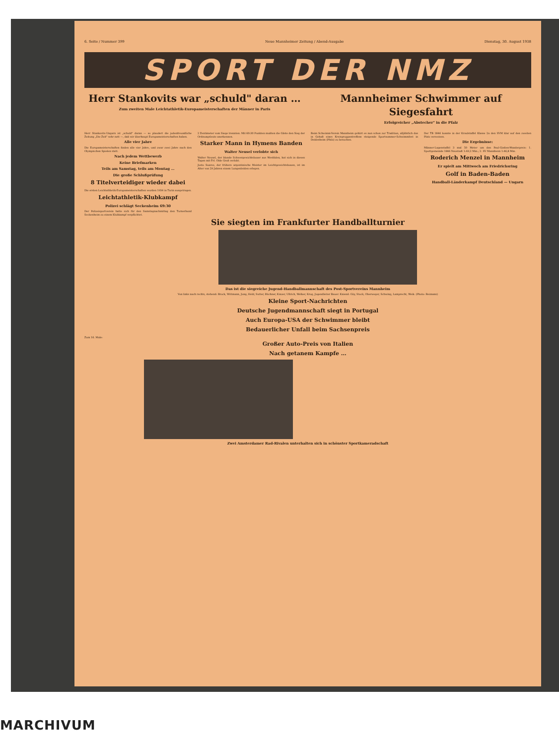6. Seite / Nummer 399 Neue Mannheimer Zeitung / Abend-Ausgabe Dienstag, 30. August 1938
SPORT DER NMZ
Herr Stankovits war „schuld" daran …
Zum zweiten Male Leichtathletik-Europameisterschaften der Männer in Paris
Mannheimer Schwimmer auf Siegesfahrt
Erfolgreicher „Abstecher" in die Pfalz
Herr Stankovits-Ungarn ist „schuld" daran — so plaudert die judenfreundliche Zeitung „Die Zeit" sehr nett —, daß wir überhaupt Europameisterschaften haben.
Alle vier Jahre
Die Europameisterschaften finden alle vier Jahre, und zwar zwei Jahre nach den Olympischen Spielen statt.
Nach jedem Wettbewerb
Keine Briefmarken
Teils am Samstag, teils am Montag …
Die große Schlußprüfung
8 Titelverteidiger wieder dabei
Die ersten Leichtathletik-Europameisterschaften wurden 1934 in Turin ausgetragen.
Leichtathletik-Klubkampf
Polizei schlägt Seckenheim 69:30
Der Polizeisportverein hatte sich für den Samstagnachmittag den Turnerbund Seckenheim zu einem Klubkampf verpflichtet.
2 Zentimeter vom Siege trennten. Mit 60:30 Punkten mußten die Gäste den Sieg der Ordnungsleute anerkennen.
Starker Mann in Hymens Banden
Walter Neusel verlobte sich
Walter Neusel, der blonde Schwergewichtsboxer aus Westfalen, hat sich in diesen Tagen mit Frl. Olde Groß verlobt.
Justo Suarez, der frühere argentinische Meister im Leichtgewichtsboxen, ist im Alter von 29 Jahren einem Lungenleiden erlegen.
Beim Schwimm-Verein Mannheim gehört es nun schon zur Tradition, alljährlich das in Gehalt eines Kreisgruppentreffens steigende Sportsommer-Schwimmfest in Deidesheim (Pfalz) zu besuchen.
Der TB 1846 konnte in der Kraulstaffel Klasse 2a den SVM klar auf den zweiten Platz verweisen.
Die Ergebnisse:
Männer-Lagenstaffel 3 mal 50 Meter um den Paul-Gießen-Wanderpreis: 1. Sportgemeinde 1846 Neustadt 1:49,2 Min.; 2. SV Mannheim 1:46,8 Min.
Roderich Menzel in Mannheim
Er spielt am Mittwoch am Friedrichsring
Golf in Baden-Baden
Handball-Länderkampf Deutschland — Ungarn
Sie siegten im Frankfurter Handballturnier
Das ist die siegreiche Jugend-Handballmannschaft des Post-Sportvereins Mannheim
Von links nach rechts, stehend: Brock, Wittmann, Jung, Held, Sutter, Büchner, Kinzer, Ullrich, Welker, Krug, Jugendleiter Bauer. Kniend: Göy, Stock, Oberweger, Schwing, Lamprecht, Weik. (Photo: Reimann)
Kleine Sport-Nachrichten
Deutsche Jugendmannschaft siegt in Portugal
Auch Europa-USA der Schwimmer bleibt
Bedauerlicher Unfall beim Sachsenpreis
Zum 16. Male:
Großer Auto-Preis von Italien
Nach getanem Kampfe …
Zwei Amsterdamer Rad-Rivalen unterhalten sich in schönster Sportkameradschaft
MARCHIVUM